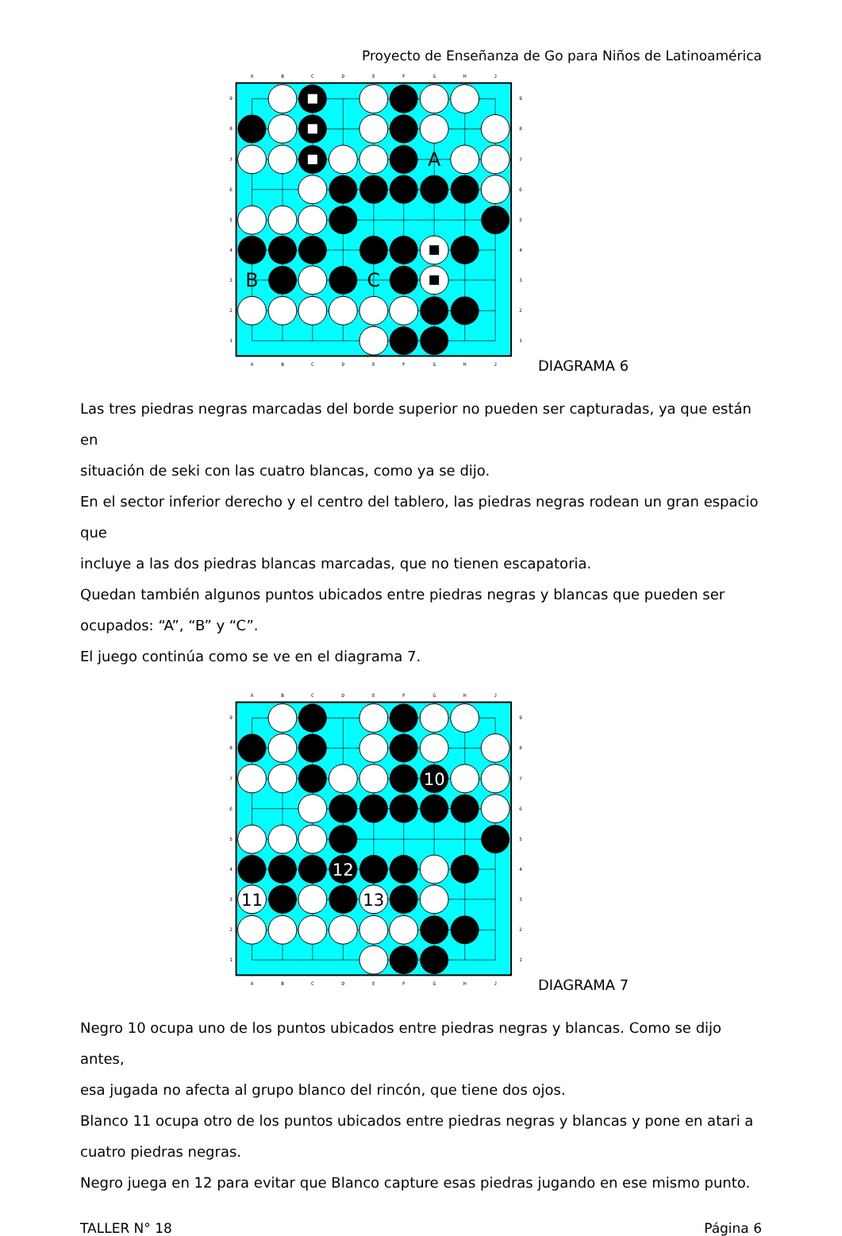Proyecto de Enseñanza de Go para Niños de Latinoamérica
A
B
C
D
E
F
G
H
J
A
B
C
D
E
F
G
H
J
9
8
7
6
5
4
3
2
1
9
8
7
6
5
4
3
2
1
A
B
C
DIAGRAMA 6
Las tres piedras negras marcadas del borde superior no pueden ser capturadas, ya que están en
situación de seki con las cuatro blancas, como ya se dijo.
En el sector inferior derecho y el centro del tablero, las piedras negras rodean un gran espacio que
incluye a las dos piedras blancas marcadas, que no tienen escapatoria.
Quedan también algunos puntos ubicados entre piedras negras y blancas que pueden ser
ocupados: “A”, “B” y “C”.
El juego continúa como se ve en el diagrama 7.
A
B
C
D
E
F
G
H
J
A
B
C
D
E
F
G
H
J
9
8
7
6
5
4
3
2
1
9
8
7
6
5
4
3
2
1
10
11
12
13
DIAGRAMA 7
Negro 10 ocupa uno de los puntos ubicados entre piedras negras y blancas. Como se dijo antes,
esa jugada no afecta al grupo blanco del rincón, que tiene dos ojos.
Blanco 11 ocupa otro de los puntos ubicados entre piedras negras y blancas y pone en atari a
cuatro piedras negras.
Negro juega en 12 para evitar que Blanco capture esas piedras jugando en ese mismo punto.
TALLER N° 18 Página 6